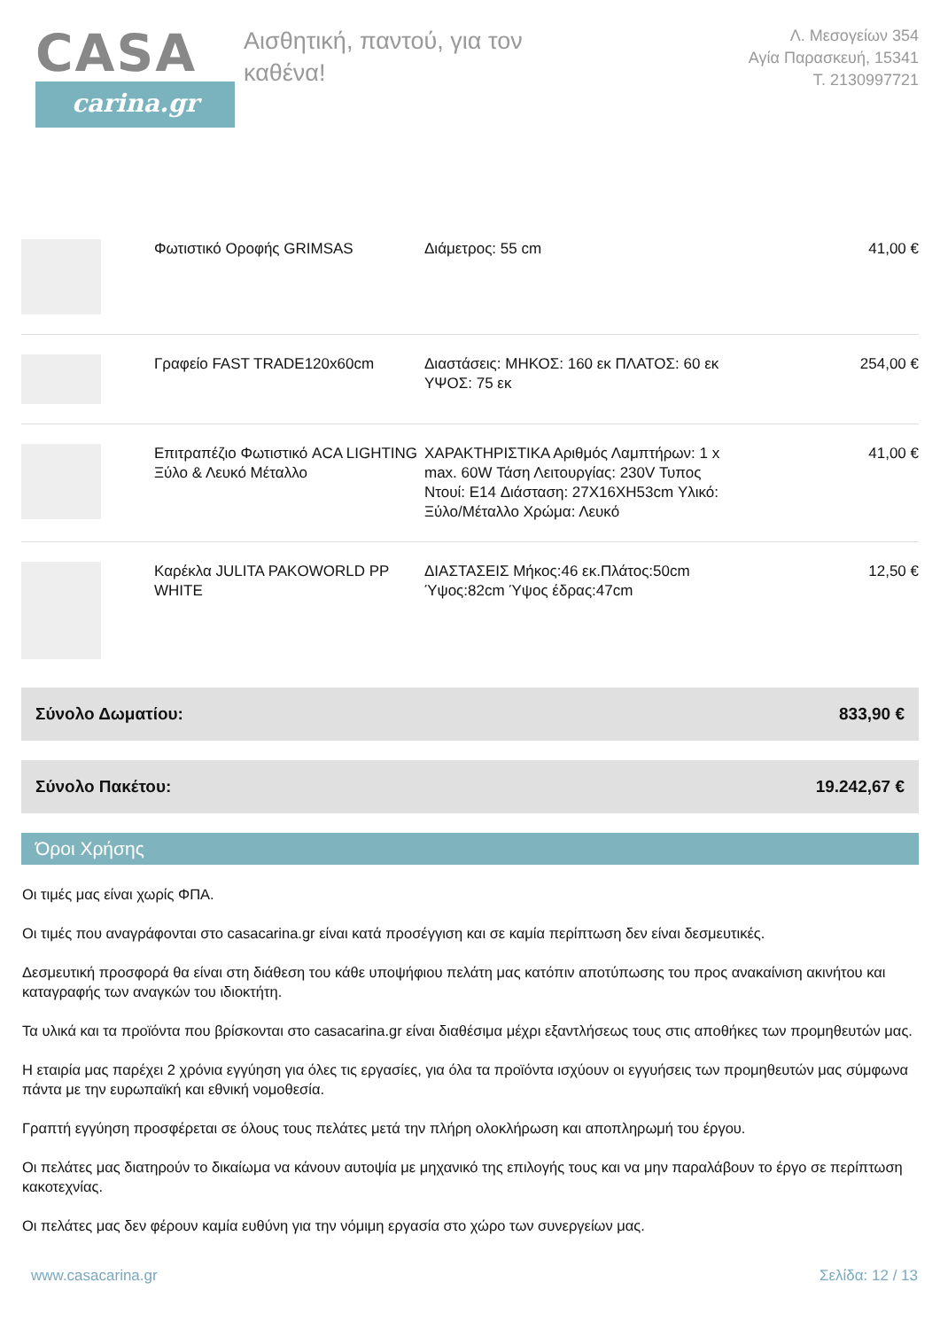CASA
carina.gr
Αισθητική, παντού, για τον καθένα!
Λ. Μεσογείων 354
Αγία Παρασκευή, 15341
Τ. 2130997721
| | Φωτιστικό Οροφής GRIMSAS | Διάμετρος: 55 cm | 41,00 € |
| | Γραφείο FAST TRADE120x60cm | Διαστάσεις: ΜΗΚΟΣ: 160 εκ ΠΛΑΤΟΣ: 60 εκ ΥΨΟΣ: 75 εκ | 254,00 € |
| | Επιτραπέζιο Φωτιστικό ACA LIGHTING Ξύλο & Λευκό Μέταλλο | ΧΑΡΑΚΤΗΡΙΣΤΙΚΑ Αριθμός Λαμπτήρων: 1 x max. 60W Τάση Λειτουργίας: 230V Τυπος Ντουί: E14 Διάσταση: 27X16XH53cm Υλικό: Ξύλο/Μέταλλο Χρώμα: Λευκό | 41,00 € |
| | Καρέκλα JULITA PAKOWORLD PP WHITE | ΔΙΑΣΤΑΣΕΙΣ Μήκος:46 εκ.Πλάτος:50cm Ύψος:82cm Ύψος έδρας:47cm | 12,50 € |
Σύνολο Δωματίου: 833,90 €
Σύνολο Πακέτου: 19.242,67 €
Όροι Χρήσης
Οι τιμές μας είναι χωρίς ΦΠΑ.
Οι τιμές που αναγράφονται στο casacarina.gr είναι κατά προσέγγιση και σε καμία περίπτωση δεν είναι δεσμευτικές.
Δεσμευτική προσφορά θα είναι στη διάθεση του κάθε υποψήφιου πελάτη μας κατόπιν αποτύπωσης του προς ανακαίνιση ακινήτου και καταγραφής των αναγκών του ιδιοκτήτη.
Τα υλικά και τα προϊόντα που βρίσκονται στο casacarina.gr είναι διαθέσιμα μέχρι εξαντλήσεως τους στις αποθήκες των προμηθευτών μας.
Η εταιρία μας παρέχει 2 χρόνια εγγύηση για όλες τις εργασίες, για όλα τα προϊόντα ισχύουν οι εγγυήσεις των προμηθευτών μας σύμφωνα πάντα με την ευρωπαϊκή και εθνική νομοθεσία.
Γραπτή εγγύηση προσφέρεται σε όλους τους πελάτες μετά την πλήρη ολοκλήρωση και αποπληρωμή του έργου.
Οι πελάτες μας διατηρούν το δικαίωμα να κάνουν αυτοψία με μηχανικό της επιλογής τους και να μην παραλάβουν το έργο σε περίπτωση κακοτεχνίας.
Οι πελάτες μας δεν φέρουν καμία ευθύνη για την νόμιμη εργασία στο χώρο των συνεργείων μας.
www.casacarina.gr Σελίδα: 12 / 13